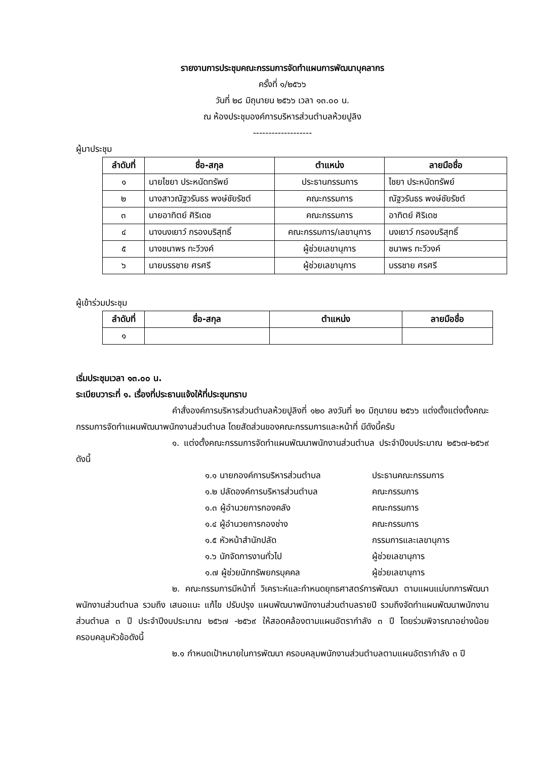รายงานการประชุมคณะกรรมการจัดทำแผนการพัฒนาบุคลากร
ครั้งที่ ๑/๒๕๖๖
วันที่ ๒๘ มิถุนายน ๒๕๖๖ เวลา ๑๓.๐๐ น.
ณ ห้องประชุมองค์การบริหารส่วนตำบลห้วยปูลิง
-------------------
ผู้มาประชุม
| ลำดับที่ | ชื่อ-สกุล | ตำแหน่ง | ลายมือชื่อ |
| --- | --- | --- | --- |
| ๑ | นายไชยา ประหนัดทรัพย์ | ประธานกรรมการ | ไชยา ประหนัดทรัพย์ |
| ๒ | นางสาวณัฐวรันธร พงษ์ชัยรัชต์ | คณะกรรมการ | ณัฐวรันธร พงษ์ชัยรัชต์ |
| ๓ | นายอาทิตย์ ศิริเดช | คณะกรรมการ | อาทิตย์ ศิริเดช |
| ๔ | นางนงเยาว์ กรองบริสุทธิ์ | คณะกรรมการ/เลขานุการ | นงเยาว์ กรองบริสุทธิ์ |
| ๕ | นางชนาพร ทะวีวงค์ | ผู้ช่วยเลขานุการ | ชนาพร ทะวีวงค์ |
| ๖ | นายบรรชาย ศรศรี | ผู้ช่วยเลขานุการ | บรรชาย ศรศรี |
ผู้เข้าร่วมประชุม
| ลำดับที่ | ชื่อ-สกุล | ตำแหน่ง | ลายมือชื่อ |
| --- | --- | --- | --- |
| ๑ | | | |
เริ่มประชุมเวลา ๑๓.๐๐ น.
ระเบียบวาระที่ ๑. เรื่องที่ประธานแจ้งให้ที่ประชุมทราบ
คำสั่งองค์การบริหารส่วนตำบลห้วยปูลิงที่ ๑๒๐ ลงวันที่ ๒๑ มิถุนายน ๒๕๖๖ แต่งตั้งแต่งตั้งคณะกรรมการจัดทำแผนพัฒนาพนักงานส่วนตำบล โดยสัดส่วนของคณะกรรมการและหน้าที่ มีดังนี้ครับ
๑. แต่งตั้งคณะกรรมการจัดทำแผนพัฒนาพนักงานส่วนตำบล ประจำปีงบประมาณ ๒๕๖๗-๒๕๖๙ ดังนี้
๑.๑ นายกองค์การบริหารส่วนตำบล ประธานคณะกรรมการ
๑.๒ ปลัดองค์การบริหารส่วนตำบล คณะกรรมการ
๑.๓ ผู้อำนวยการกองคลัง คณะกรรมการ
๑.๔ ผู้อำนวยการกองช่าง คณะกรรมการ
๑.๕ หัวหน้าสำนักปลัด กรรมการและเลขานุการ
๑.๖ นักจัดการงานทั่วไป ผู้ช่วยเลขานุการ
๑.๗ ผู้ช่วยนักทรัพยกรบุคคล ผู้ช่วยเลขานุการ
๒. คณะกรรมการมีหน้าที่ วิเคราะห์และกำหนดยุทธศาสตร์การพัฒนา ตามแผนแม่บทการพัฒนาพนักงานส่วนตำบล รวมถึง เสนอแนะ แก้ไข ปรับปรุง แผนพัฒนาพนักงานส่วนตำบลรายปี รวมถึงจัดทำแผนพัฒนาพนักงานส่วนตำบล ๓ ปี ประจำปีงบประมาณ ๒๕๖๗ -๒๕๖๙ ให้สอดคล้องตามแผนอัตรากำลัง ๓ ปี โดยร่วมพิจารณาอย่างน้อยครอบคลุมหัวข้อดังนี้
๒.๑ กำหนดเป้าหมายในการพัฒนา ครอบคลุมพนักงานส่วนตำบลตามแผนอัตรากำลัง ๓ ปี